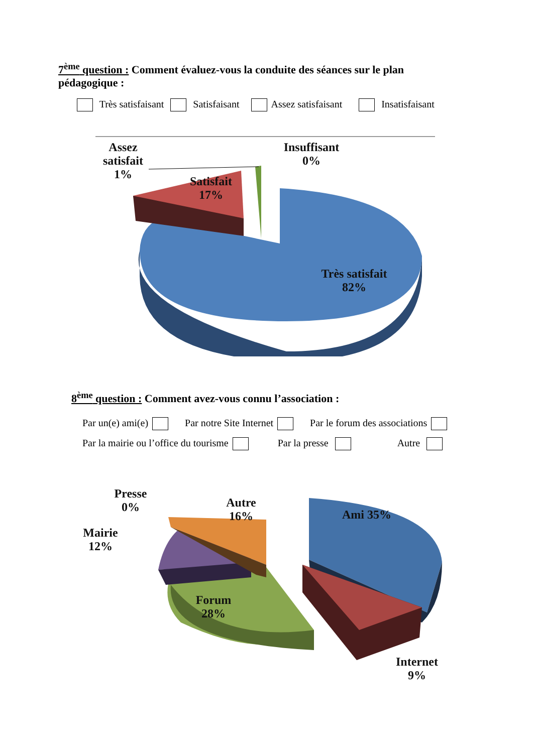7<sup>ème</sup> question : Comment évaluez-vous la conduite des séances sur le plan pédagogique :
Très satisfaisant Satisfaisant Assez satisfaisant Insatisfaisant
Assez satisfait 1%
Insuffisant 0%
Satisfait 17%
Très satisfait 82%
8<sup>ème</sup> question : Comment avez-vous connu l’association :
Par un(e) ami(e) Par notre Site Internet Par le forum des associations
Par la mairie ou l’office du tourisme Par la presse Autre
Presse 0%
Mairie 12%
Autre 16%
Ami 35%
Forum 28%
Internet 9%